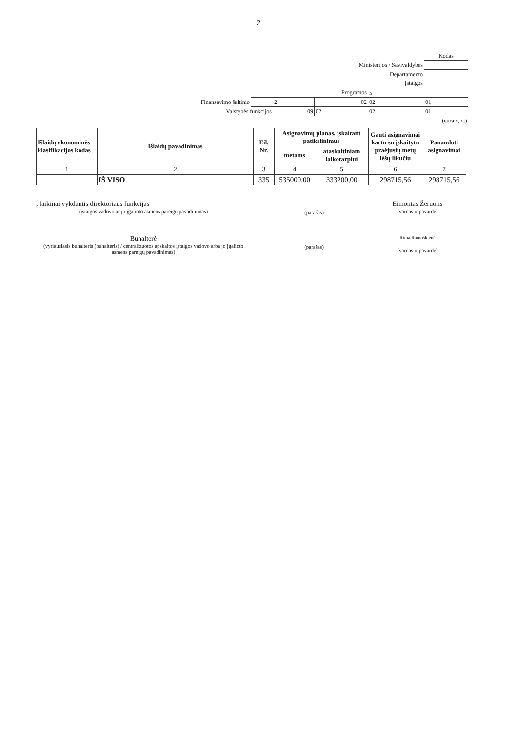2
| | | | | | Kodas |
| Ministerijos / Savivaldybės | | | | | |
| Departamento | | | | | |
| Įstaigos | | | | | |
| Programos | | | | 5 | |
| Finansavimo šaltinio | | 2 | 02 | 02 | 01 |
| Valstybės funkcijos | | 09 | 02 | 02 | 01 |
| (eurais, ct) | | | | | |
| Išlaidų ekonominės klasifikacijos kodas | Išlaidų pavadinimas | Eil. Nr. | Asignavimų planas, įskaitant patikslinimus | | Gauti asignavimai kartu su įskaitytu praėjusių metų lėšų likučiu | Panaudoti asignavimai |
| --- | --- | --- | --- | --- | --- | --- |
| | | | metams | ataskaitiniam laikotarpiui | | |
| 1 | 2 | 3 | 4 | 5 | 6 | 7 |
| | IŠ VISO | 335 | 535000,00 | 333200,00 | 298715,56 | 298715,56 |
, laikinai vykdantis direktoriaus funkcijas
(įstaigos vadovo ar jo įgalioto asmens pareigų pavadinimas)
(parašas)
Eimontas Žeruolis
(vardas ir pavardė)
Buhalterė
(vyriausiasis buhalteris (buhalteris) / centralizuotos apskaitos įstaigos vadovo arba jo įgalioto asmens pareigų pavadinimas)
(parašas)
Rima Ramoškienė
(vardas ir pavardė)